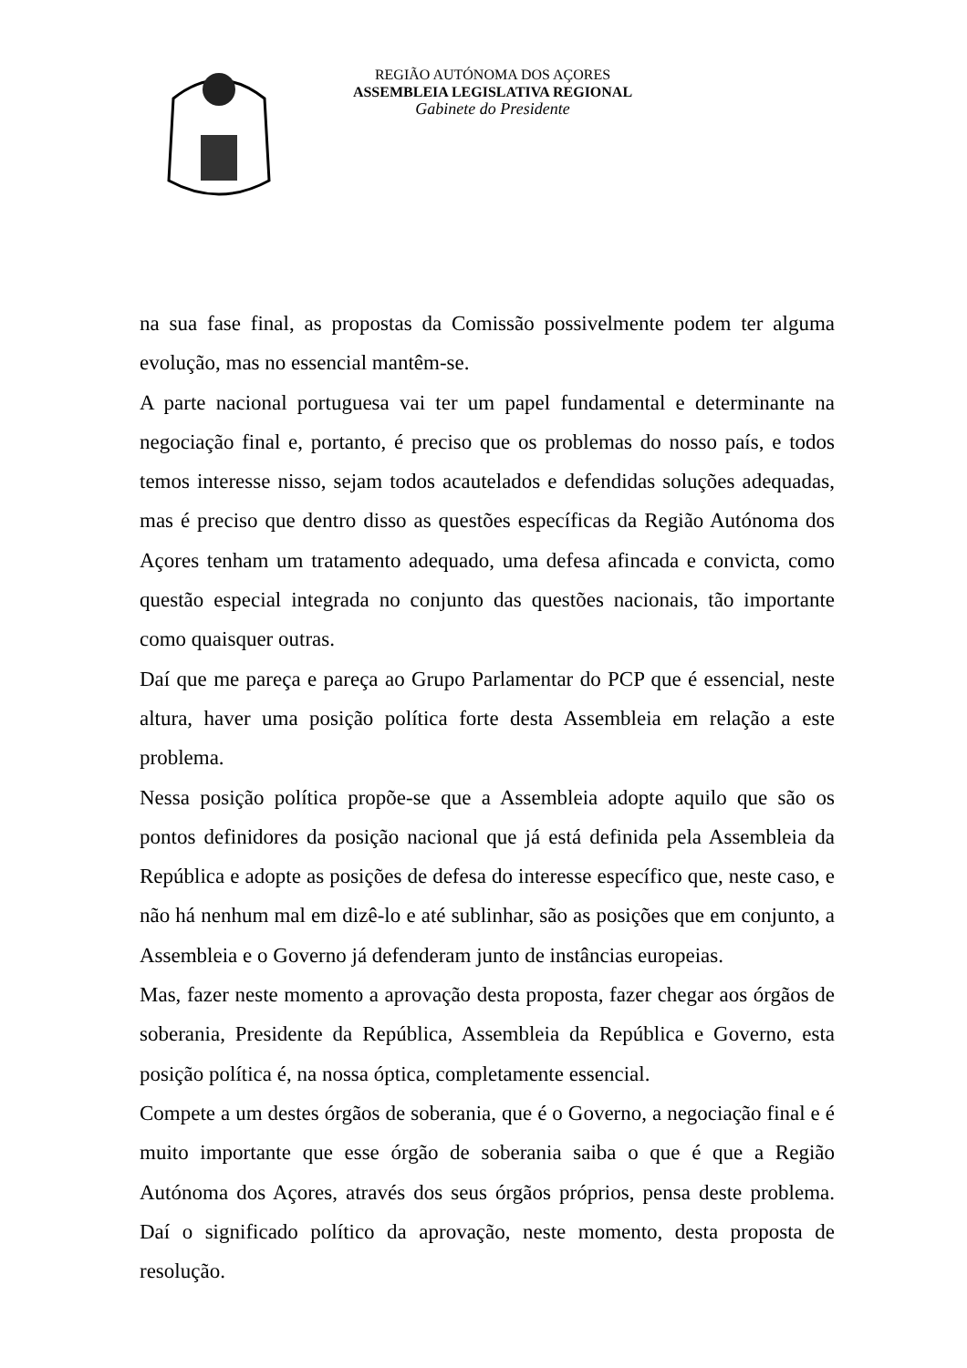REGIÃO AUTÓNOMA DOS AÇORES
ASSEMBLEIA LEGISLATIVA REGIONAL
Gabinete do Presidente
na sua fase final, as propostas da Comissão possivelmente podem ter alguma evolução, mas no essencial mantêm-se.
A parte nacional portuguesa vai ter um papel fundamental e determinante na negociação final e, portanto, é preciso que os problemas do nosso país, e todos temos interesse nisso, sejam todos acautelados e defendidas soluções adequadas, mas é preciso que dentro disso as questões específicas da Região Autónoma dos Açores tenham um tratamento adequado, uma defesa afincada e convicta, como questão especial integrada no conjunto das questões nacionais, tão importante como quaisquer outras.
Daí que me pareça e pareça ao Grupo Parlamentar do PCP que é essencial, neste altura, haver uma posição política forte desta Assembleia em relação a este problema.
Nessa posição política propõe-se que a Assembleia adopte aquilo que são os pontos definidores da posição nacional que já está definida pela Assembleia da República e adopte as posições de defesa do interesse específico que, neste caso, e não há nenhum mal em dizê-lo e até sublinhar, são as posições que em conjunto, a Assembleia e o Governo já defenderam junto de instâncias europeias.
Mas, fazer neste momento a aprovação desta proposta, fazer chegar aos órgãos de soberania, Presidente da República, Assembleia da República e Governo, esta posição política é, na nossa óptica, completamente essencial.
Compete a um destes órgãos de soberania, que é o Governo, a negociação final e é muito importante que esse órgão de soberania saiba o que é que a Região Autónoma dos Açores, através dos seus órgãos próprios, pensa deste problema. Daí o significado político da aprovação, neste momento, desta proposta de resolução.